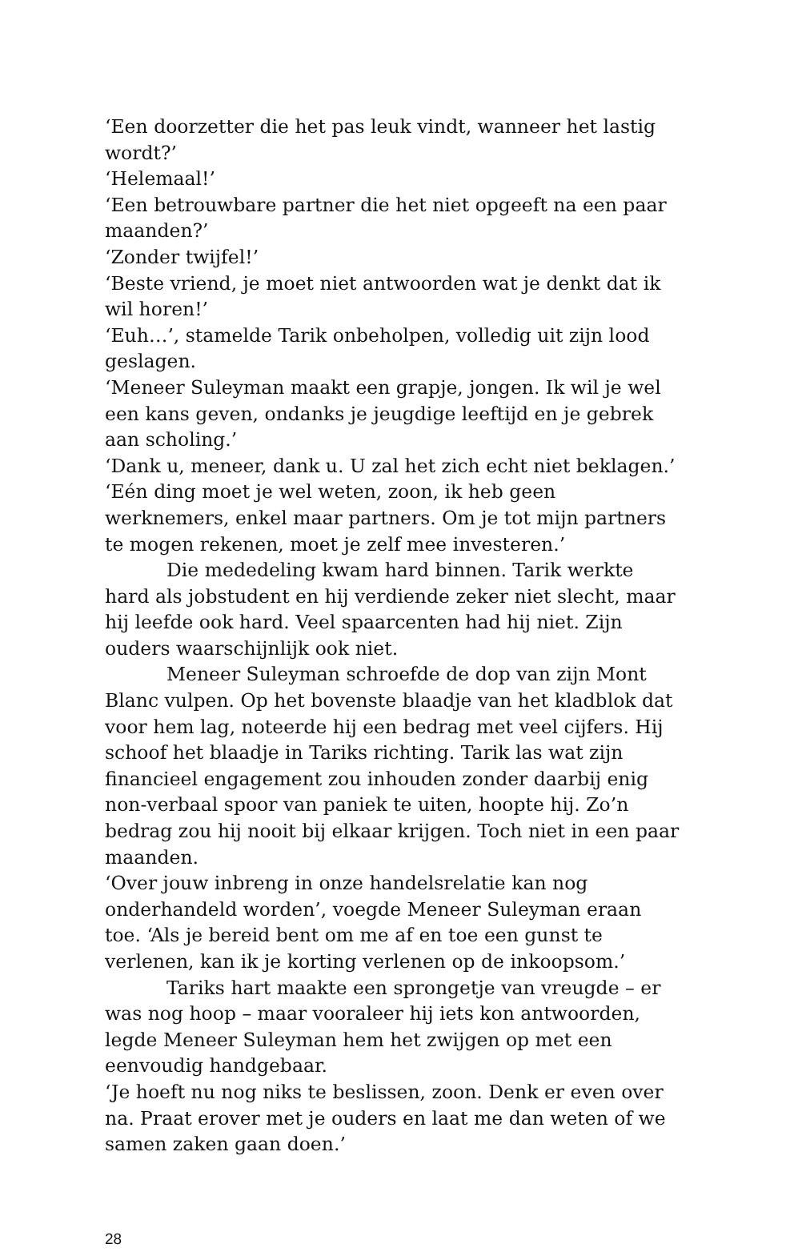‘Een doorzetter die het pas leuk vindt, wanneer het lastig wordt?’
‘Helemaal!’
‘Een betrouwbare partner die het niet opgeeft na een paar maanden?’
‘Zonder twijfel!’
‘Beste vriend, je moet niet antwoorden wat je denkt dat ik wil horen!’
‘Euh…’, stamelde Tarik onbeholpen, volledig uit zijn lood geslagen.
‘Meneer Suleyman maakt een grapje, jongen. Ik wil je wel een kans geven, ondanks je jeugdige leeftijd en je gebrek aan scholing.’
‘Dank u, meneer, dank u. U zal het zich echt niet beklagen.’
‘Eén ding moet je wel weten, zoon, ik heb geen werknemers, enkel maar partners. Om je tot mijn partners te mogen rekenen, moet je zelf mee investeren.’
Die mededeling kwam hard binnen. Tarik werkte hard als jobstudent en hij verdiende zeker niet slecht, maar hij leefde ook hard. Veel spaarcenten had hij niet. Zijn ouders waarschijnlijk ook niet.
Meneer Suleyman schroefde de dop van zijn Mont Blanc vulpen. Op het bovenste blaadje van het kladblok dat voor hem lag, noteerde hij een bedrag met veel cijfers. Hij schoof het blaadje in Tariks richting. Tarik las wat zijn financieel engagement zou inhouden zonder daarbij enig non-verbaal spoor van paniek te uiten, hoopte hij. Zo’n bedrag zou hij nooit bij elkaar krijgen. Toch niet in een paar maanden.
‘Over jouw inbreng in onze handelsrelatie kan nog onderhandeld worden’, voegde Meneer Suleyman eraan toe. ‘Als je bereid bent om me af en toe een gunst te verlenen, kan ik je korting verlenen op de inkoopsom.’
Tariks hart maakte een sprongetje van vreugde – er was nog hoop – maar vooraleer hij iets kon antwoorden, legde Meneer Suleyman hem het zwijgen op met een eenvoudig handgebaar.
‘Je hoeft nu nog niks te beslissen, zoon. Denk er even over na. Praat erover met je ouders en laat me dan weten of we samen zaken gaan doen.’
28